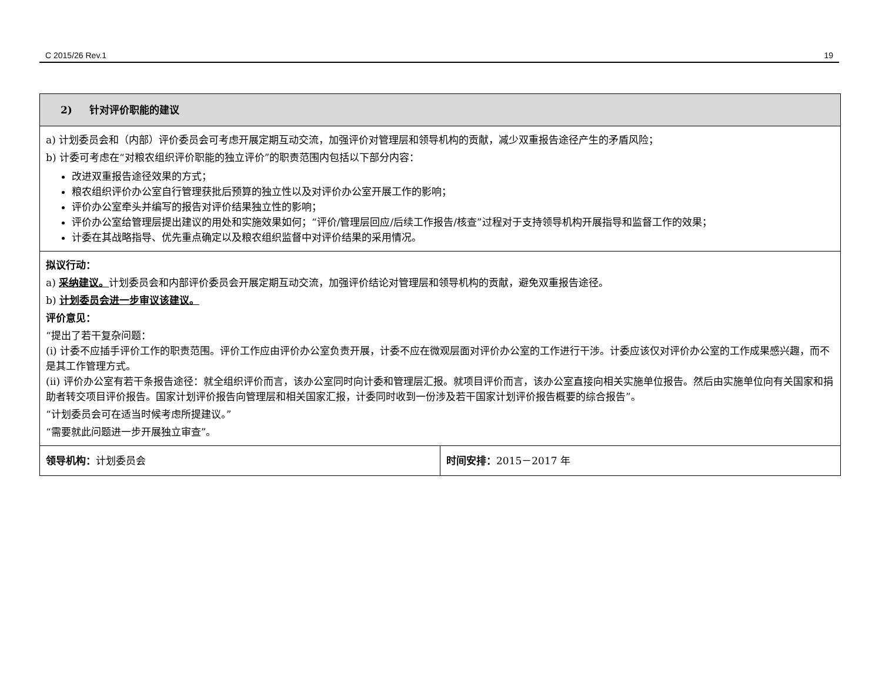C 2015/26 Rev.1 19
| 2) 针对评价职能的建议 | |
| a) 计划委员会和（内部）评价委员会可考虑开展定期互动交流，加强评价对管理层和领导机构的贡献，减少双重报告途径产生的矛盾风险； b) 计委可考虑在“对粮农组织评价职能的独立评价”的职责范围内包括以下部分内容： 改进双重报告途径效果的方式； 粮农组织评价办公室自行管理获批后预算的独立性以及对评价办公室开展工作的影响； 评价办公室牵头并编写的报告对评价结果独立性的影响； 评价办公室给管理层提出建议的用处和实施效果如何；“评价/管理层回应/后续工作报告/核查”过程对于支持领导机构开展指导和监督工作的效果； 计委在其战略指导、优先重点确定以及粮农组织监督中对评价结果的采用情况。 | |
| 拟议行动： a) 采纳建议。 计划委员会和内部评价委员会开展定期互动交流，加强评价结论对管理层和领导机构的贡献，避免双重报告途径。 b) 计划委员会进一步审议该建议。 评价意见： “提出了若干复杂问题： (i) 计委不应插手评价工作的职责范围。评价工作应由评价办公室负责开展，计委不应在微观层面对评价办公室的工作进行干涉。计委应该仅对评价办公室的工作成果感兴趣，而不是其工作管理方式。 (ii) 评价办公室有若干条报告途径：就全组织评价而言，该办公室同时向计委和管理层汇报。就项目评价而言，该办公室直接向相关实施单位报告。然后由实施单位向有关国家和捐助者转交项目评价报告。国家计划评价报告向管理层和相关国家汇报，计委同时收到一份涉及若干国家计划评价报告概要的综合报告”。 “计划委员会可在适当时候考虑所提建议。” “需要就此问题进一步开展独立审查”。 | |
| 领导机构： 计划委员会 | 时间安排： 2015－2017 年 |